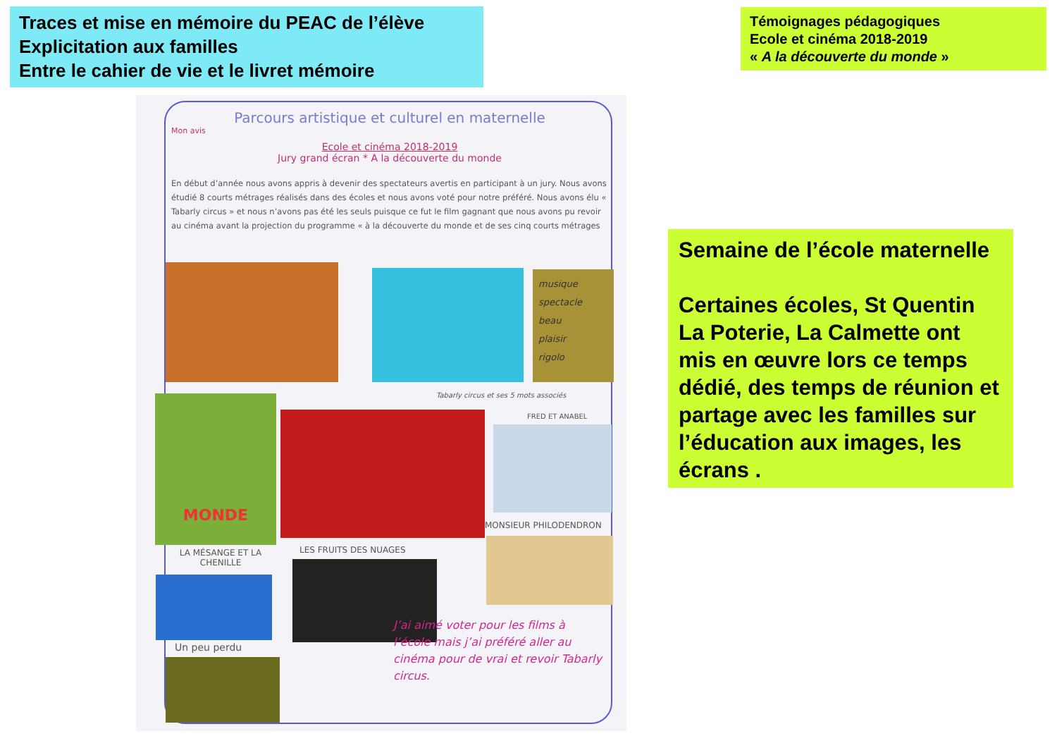Traces et mise en mémoire du PEAC de l’élève
Explicitation aux familles
Entre le cahier de vie et le livret mémoire
Témoignages pédagogiques
Ecole et cinéma 2018-2019
« A la découverte du monde »
Parcours artistique et culturel en maternelle
Mon avis
Ecole et cinéma 2018-2019
Jury grand écran * A la découverte du monde
En début d’année nous avons appris à devenir des spectateurs avertis en participant à un jury. Nous avons étudié 8 courts métrages réalisés dans des écoles et nous avons voté pour notre préféré. Nous avons élu « Tabarly circus » et nous n’avons pas été les seuls puisque ce fut le film gagnant que nous avons pu revoir au cinéma avant la projection du programme « à la découverte du monde et de ses cinq courts métrages
musique
spectacle
beau
plaisir
rigolo
Tabarly circus et ses 5 mots associés
MONDE
FRED ET ANABEL
MONSIEUR PHILODENDRON
LA MÉSANGE ET LA CHENILLE
LES FRUITS DES NUAGES
Un peu perdu
J’ai aimé voter pour les films à l’école mais j’ai préféré aller au cinéma pour de vrai et revoir Tabarly circus.
Semaine de l’école maternelle
Certaines écoles, St Quentin La Poterie, La Calmette ont mis en œuvre lors ce temps dédié, des temps de réunion et partage avec les familles sur l’éducation aux images, les écrans .